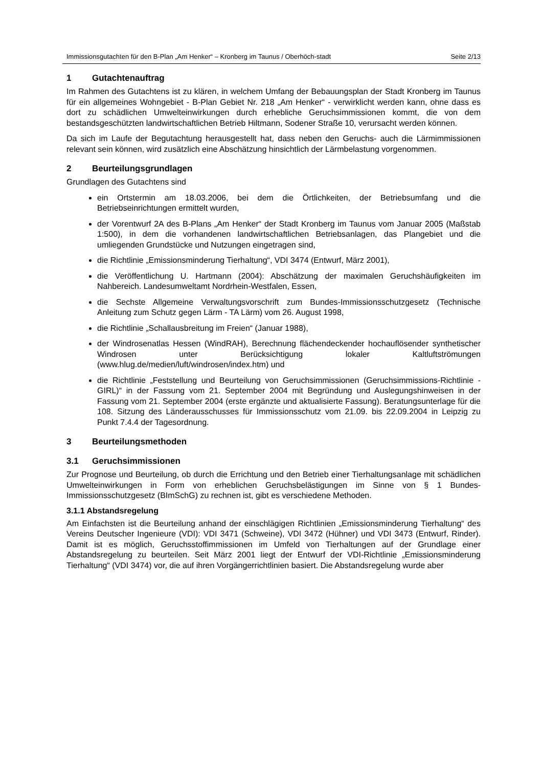Immissionsgutachten für den B-Plan „Am Henker“ – Kronberg im Taunus / Oberhöch-stadt
Seite 2/13
1 Gutachtenauftrag
Im Rahmen des Gutachtens ist zu klären, in welchem Umfang der Bebauungsplan der Stadt Kronberg im Taunus für ein allgemeines Wohngebiet - B-Plan Gebiet Nr. 218 „Am Henker“ - verwirklicht werden kann, ohne dass es dort zu schädlichen Umwelteinwirkungen durch erhebliche Geruchsimmissionen kommt, die von dem bestandsgeschützten landwirtschaftlichen Betrieb Hiltmann, Sodener Straße 10, verursacht werden können.
Da sich im Laufe der Begutachtung herausgestellt hat, dass neben den Geruchs- auch die Lärmimmissionen relevant sein können, wird zusätzlich eine Abschätzung hinsichtlich der Lärmbelastung vorgenommen.
2 Beurteilungsgrundlagen
Grundlagen des Gutachtens sind
ein Ortstermin am 18.03.2006, bei dem die Örtlichkeiten, der Betriebsumfang und die Betriebseinrichtungen ermittelt wurden,
der Vorentwurf 2A des B-Plans „Am Henker“ der Stadt Kronberg im Taunus vom Januar 2005 (Maßstab 1:500), in dem die vorhandenen landwirtschaftlichen Betriebsanlagen, das Plangebiet und die umliegenden Grundstücke und Nutzungen eingetragen sind,
die Richtlinie „Emissionsminderung Tierhaltung“, VDI 3474 (Entwurf, März 2001),
die Veröffentlichung U. Hartmann (2004): Abschätzung der maximalen Geruchshäufigkeiten im Nahbereich. Landesumweltamt Nordrhein-Westfalen, Essen,
die Sechste Allgemeine Verwaltungsvorschrift zum Bundes-Immissionsschutzgesetz (Technische Anleitung zum Schutz gegen Lärm - TA Lärm) vom 26. August 1998,
die Richtlinie „Schallausbreitung im Freien“ (Januar 1988),
der Windrosenatlas Hessen (WindRAH), Berechnung flächendeckender hochauflösender synthetischer Windrosen unter Berücksichtigung lokaler Kaltluftströmungen (www.hlug.de/medien/luft/windrosen/index.htm) und
die Richtlinie „Feststellung und Beurteilung von Geruchsimmissionen (Geruchsimmissions-Richtlinie - GIRL)“ in der Fassung vom 21. September 2004 mit Begründung und Auslegungshinweisen in der Fassung vom 21. September 2004 (erste ergänzte und aktualisierte Fassung). Beratungsunterlage für die 108. Sitzung des Länderausschusses für Immissionsschutz vom 21.09. bis 22.09.2004 in Leipzig zu Punkt 7.4.4 der Tagesordnung.
3 Beurteilungsmethoden
3.1 Geruchsimmissionen
Zur Prognose und Beurteilung, ob durch die Errichtung und den Betrieb einer Tierhaltungsanlage mit schädlichen Umwelteinwirkungen in Form von erheblichen Geruchsbelästigungen im Sinne von § 1 Bundes-Immissionsschutzgesetz (BImSchG) zu rechnen ist, gibt es verschiedene Methoden.
3.1.1 Abstandsregelung
Am Einfachsten ist die Beurteilung anhand der einschlägigen Richtlinien „Emissionsminderung Tierhaltung“ des Vereins Deutscher Ingenieure (VDI): VDI 3471 (Schweine), VDI 3472 (Hühner) und VDI 3473 (Entwurf, Rinder). Damit ist es möglich, Geruchsstoffimmissionen im Umfeld von Tierhaltungen auf der Grundlage einer Abstandsregelung zu beurteilen. Seit März 2001 liegt der Entwurf der VDI-Richtlinie „Emissionsminderung Tierhaltung“ (VDI 3474) vor, die auf ihren Vorgängerrichtlinien basiert. Die Abstandsregelung wurde aber